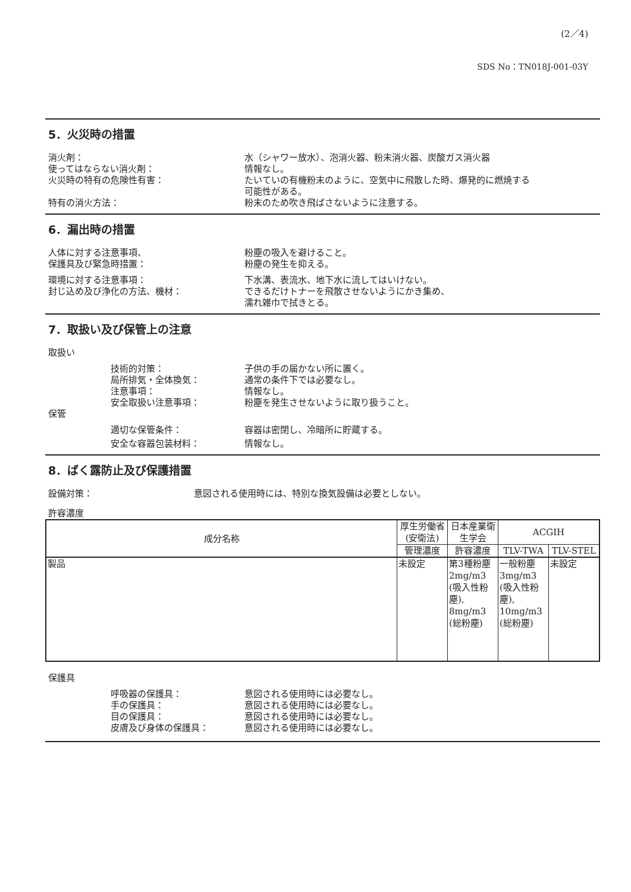(2／4)
SDS No：TN018J-001-03Y
5．火災時の措置
消火剤： 水（シャワー放水）、泡消火器、粉末消火器、炭酸ガス消火器
使ってはならない消火剤： 情報なし。
火災時の特有の危険性有害： たいていの有機粉末のように、空気中に飛散した時、爆発的に燃焼する
可能性がある。
特有の消火方法： 粉末のため吹き飛ばさないように注意する。
6．漏出時の措置
人体に対する注意事項、
保護具及び緊急時措置：
粉塵の吸入を避けること。
粉塵の発生を抑える。
環境に対する注意事項：
封じ込め及び浄化の方法、機材：
下水溝、表流水、地下水に流してはいけない。
できるだけトナーを飛散させないようにかき集め、
濡れ雑巾で拭きとる。
7．取扱い及び保管上の注意
取扱い
技術的対策： 子供の手の届かない所に置く。
局所排気・全体換気： 通常の条件下では必要なし。
注意事項： 情報なし。
安全取扱い注意事項： 粉塵を発生させないように取り扱うこと。
保管
適切な保管条件： 容器は密閉し、冷暗所に貯蔵する。
安全な容器包装材料： 情報なし。
8．ばく露防止及び保護措置
設備対策： 意図される使用時には、特別な換気設備は必要としない。
許容濃度
| 成分名称 | 厚生労働省(安衛法) | 日本産業衛生学会 | ACGIH | |
| --- | --- | --- | --- | --- |
| | 管理濃度 | 許容濃度 | TLV-TWA | TLV-STEL |
| 製品 | 未設定 | 第3種粉塵 2mg/m3 (吸入性粉塵), 8mg/m3 (総粉塵) | 一般粉塵 3mg/m3 (吸入性粉塵), 10mg/m3 (総粉塵) | 未設定 |
保護具
呼吸器の保護具： 意図される使用時には必要なし。
手の保護具： 意図される使用時には必要なし。
目の保護具： 意図される使用時には必要なし。
皮膚及び身体の保護具： 意図される使用時には必要なし。